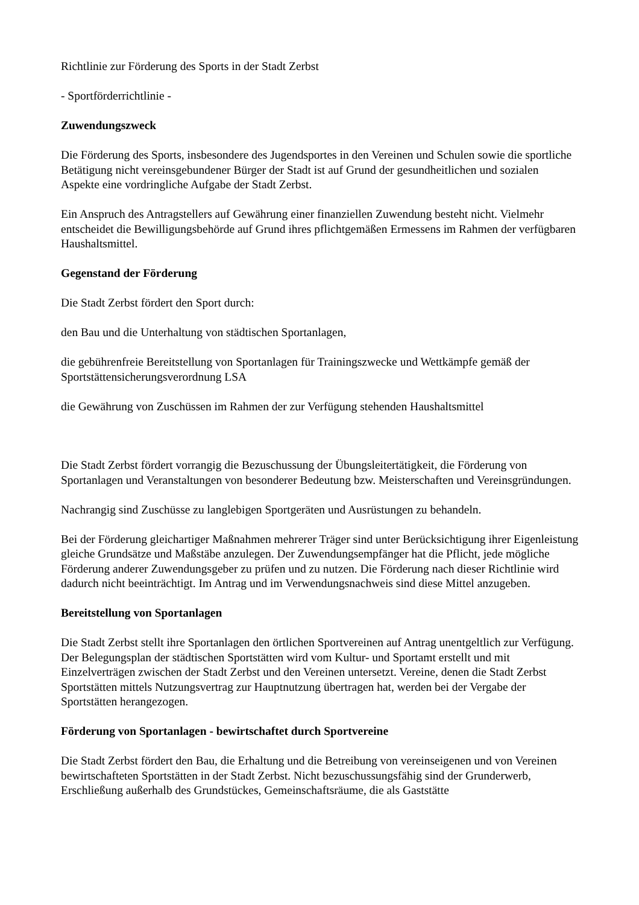Richtlinie zur Förderung des Sports in der Stadt Zerbst
- Sportförderrichtlinie -
Zuwendungszweck
Die Förderung des Sports, insbesondere des Jugendsportes in den Vereinen und Schulen sowie die sportliche Betätigung nicht vereinsgebundener Bürger der Stadt ist auf Grund der gesundheitlichen und sozialen Aspekte eine vordringliche Aufgabe der Stadt Zerbst.
Ein Anspruch des Antragstellers auf Gewährung einer finanziellen Zuwendung besteht nicht. Vielmehr entscheidet die Bewilligungsbehörde auf Grund ihres pflichtgemäßen Ermessens im Rahmen der verfügbaren Haushaltsmittel.
Gegenstand der Förderung
Die Stadt Zerbst fördert den Sport durch:
den Bau und die Unterhaltung von städtischen Sportanlagen,
die gebührenfreie Bereitstellung von Sportanlagen für Trainingszwecke und Wettkämpfe gemäß der Sportstättensicherungsverordnung LSA
die Gewährung von Zuschüssen im Rahmen der zur Verfügung stehenden Haushaltsmittel
Die Stadt Zerbst fördert vorrangig die Bezuschussung der Übungsleitertätigkeit, die Förderung von Sportanlagen und Veranstaltungen von besonderer Bedeutung bzw. Meisterschaften und Vereinsgründungen.
Nachrangig sind Zuschüsse zu langlebigen Sportgeräten und Ausrüstungen zu behandeln.
Bei der Förderung gleichartiger Maßnahmen mehrerer Träger sind unter Berücksichtigung ihrer Eigenleistung gleiche Grundsätze und Maßstäbe anzulegen. Der Zuwendungsempfänger hat die Pflicht, jede mögliche Förderung anderer Zuwendungsgeber zu prüfen und zu nutzen. Die Förderung nach dieser Richtlinie wird dadurch nicht beeinträchtigt. Im Antrag und im Verwendungsnachweis sind diese Mittel anzugeben.
Bereitstellung von Sportanlagen
Die Stadt Zerbst stellt ihre Sportanlagen den örtlichen Sportvereinen auf Antrag unentgeltlich zur Verfügung. Der Belegungsplan der städtischen Sportstätten wird vom Kultur- und Sportamt erstellt und mit Einzelverträgen zwischen der Stadt Zerbst und den Vereinen untersetzt. Vereine, denen die Stadt Zerbst Sportstätten mittels Nutzungsvertrag zur Hauptnutzung übertragen hat, werden bei der Vergabe der Sportstätten herangezogen.
Förderung von Sportanlagen - bewirtschaftet durch Sportvereine
Die Stadt Zerbst fördert den Bau, die Erhaltung und die Betreibung von vereinseigenen und von Vereinen bewirtschafteten Sportstätten in der Stadt Zerbst. Nicht bezuschussungsfähig sind der Grunderwerb, Erschließung außerhalb des Grundstückes, Gemeinschaftsräume, die als Gaststätte